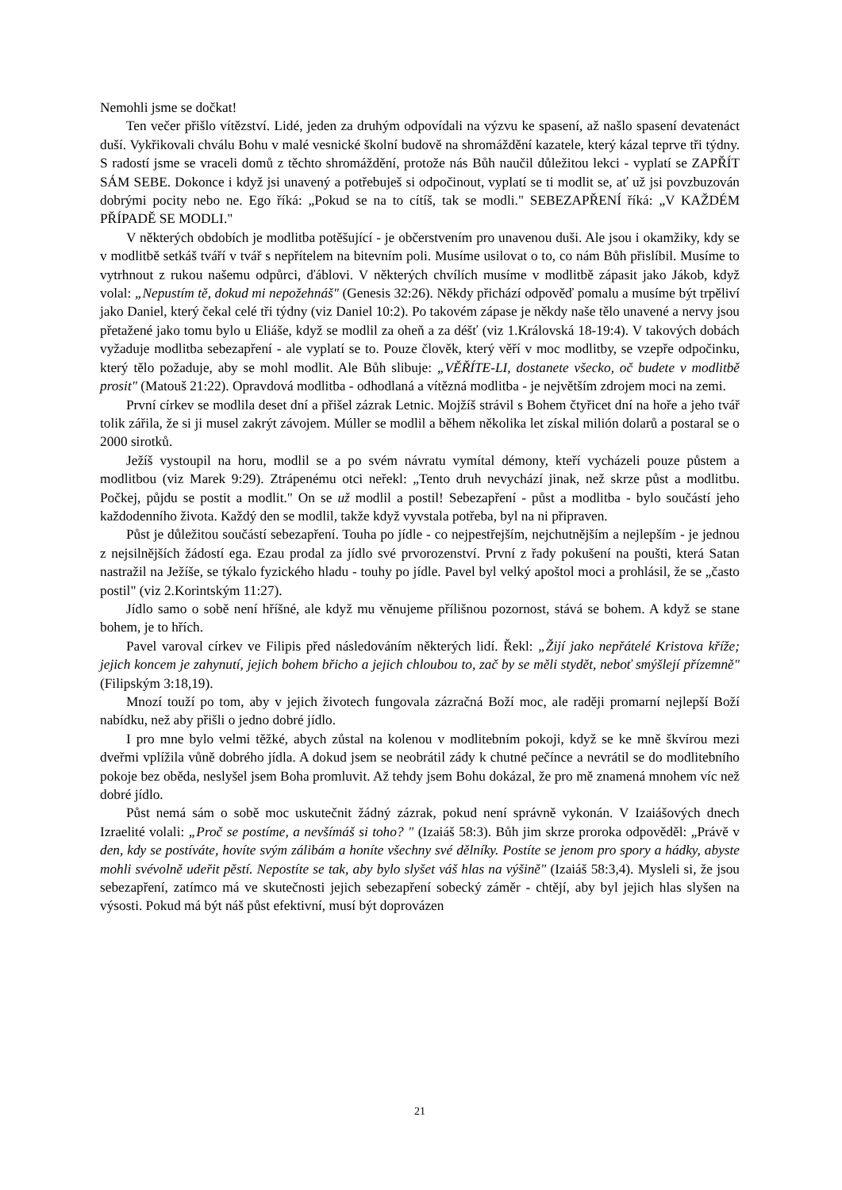Nemohli jsme se dočkat!
Ten večer přišlo vítězství. Lidé, jeden za druhým odpovídali na výzvu ke spasení, až našlo spasení devatenáct duší. Vykřikovali chválu Bohu v malé vesnické školní budově na shromáždění kazatele, který kázal teprve tři týdny. S radostí jsme se vraceli domů z těchto shromáždění, protože nás Bůh naučil důležitou lekci - vyplatí se ZAPŘÍT SÁM SEBE. Dokonce i když jsi unavený a potřebuješ si odpočinout, vyplatí se ti modlit se, ať už jsi povzbuzován dobrými pocity nebo ne. Ego říká: „Pokud se na to cítíš, tak se modli." SEBEZAPŘENÍ říká: „V KAŽDÉM PŘÍPADĚ SE MODLI."
V některých obdobích je modlitba potěšující - je občerstvením pro unavenou duši. Ale jsou i okamžiky, kdy se v modlitbě setkáš tváří v tvář s nepřítelem na bitevním poli. Musíme usilovat o to, co nám Bůh přislíbil. Musíme to vytrhnout z rukou našemu odpůrci, ďáblovi. V některých chvílích musíme v modlitbě zápasit jako Jákob, když volal: „Nepustím tě, dokud mi nepožehnáš" (Genesis 32:26). Někdy přichází odpověď pomalu a musíme být trpěliví jako Daniel, který čekal celé tři týdny (viz Daniel 10:2). Po takovém zápase je někdy naše tělo unavené a nervy jsou přetažené jako tomu bylo u Eliáše, když se modlil za oheň a za déšť (viz 1.Královská 18-19:4). V takových dobách vyžaduje modlitba sebezapření - ale vyplatí se to. Pouze člověk, který věří v moc modlitby, se vzepře odpočinku, který tělo požaduje, aby se mohl modlit. Ale Bůh slibuje: „VĚŘÍTE-LI, dostanete všecko, oč budete v modlitbě prosit" (Matouš 21:22). Opravdová modlitba - odhodlaná a vítězná modlitba - je největším zdrojem moci na zemi.
První církev se modlila deset dní a přišel zázrak Letnic. Mojžíš strávil s Bohem čtyřicet dní na hoře a jeho tvář tolik zářila, že si ji musel zakrýt závojem. Múller se modlil a během několika let získal milión dolarů a postaral se o 2000 sirotků.
Ježíš vystoupil na horu, modlil se a po svém návratu vymítal démony, kteří vycházeli pouze půstem a modlitbou (viz Marek 9:29). Ztrápenému otci neřekl: „Tento druh nevychází jinak, než skrze půst a modlitbu. Počkej, půjdu se postit a modlit." On se už modlil a postil! Sebezapření - půst a modlitba - bylo součástí jeho každodenního života. Každý den se modlil, takže když vyvstala potřeba, byl na ni připraven.
Půst je důležitou součástí sebezapření. Touha po jídle - co nejpestřejším, nejchutnějším a nejlepším - je jednou z nejsilnějších žádostí ega. Ezau prodal za jídlo své prvorozenství. První z řady pokušení na poušti, která Satan nastražil na Ježíše, se týkalo fyzického hladu - touhy po jídle. Pavel byl velký apoštol moci a prohlásil, že se „často postil" (viz 2.Korintským 11:27).
Jídlo samo o sobě není hříšné, ale když mu věnujeme přílišnou pozornost, stává se bohem. A když se stane bohem, je to hřích.
Pavel varoval církev ve Filipis před následováním některých lidí. Řekl: „Žijí jako nepřátelé Kristova kříže; jejich koncem je zahynutí, jejich bohem břicho a jejich chloubou to, zač by se měli stydět, neboť smýšlejí přízemně" (Filipským 3:18,19).
Mnozí touží po tom, aby v jejich životech fungovala zázračná Boží moc, ale raději promarní nejlepší Boží nabídku, než aby přišli o jedno dobré jídlo.
I pro mne bylo velmi těžké, abych zůstal na kolenou v modlitebním pokoji, když se ke mně škvírou mezi dveřmi vplížila vůně dobrého jídla. A dokud jsem se neobrátil zády k chutné pečínce a nevrátil se do modlitebního pokoje bez oběda, neslyšel jsem Boha promluvit. Až tehdy jsem Bohu dokázal, že pro mě znamená mnohem víc než dobré jídlo.
Půst nemá sám o sobě moc uskutečnit žádný zázrak, pokud není správně vykonán. V Izaiášových dnech Izraelité volali: „Proč se postíme, a nevšímáš si toho? " (Izaiáš 58:3). Bůh jim skrze proroka odpověděl: „Právě v den, kdy se postíváte, hovíte svým zálibám a honíte všechny své dělníky. Postíte se jenom pro spory a hádky, abyste mohli svévolně udeřit pěstí. Nepostíte se tak, aby bylo slyšet váš hlas na výšině" (Izaiáš 58:3,4). Mysleli si, že jsou sebezapření, zatímco má ve skutečnosti jejich sebezapření sobecký záměr - chtějí, aby byl jejich hlas slyšen na výsosti. Pokud má být náš půst efektivní, musí být doprovázen
21